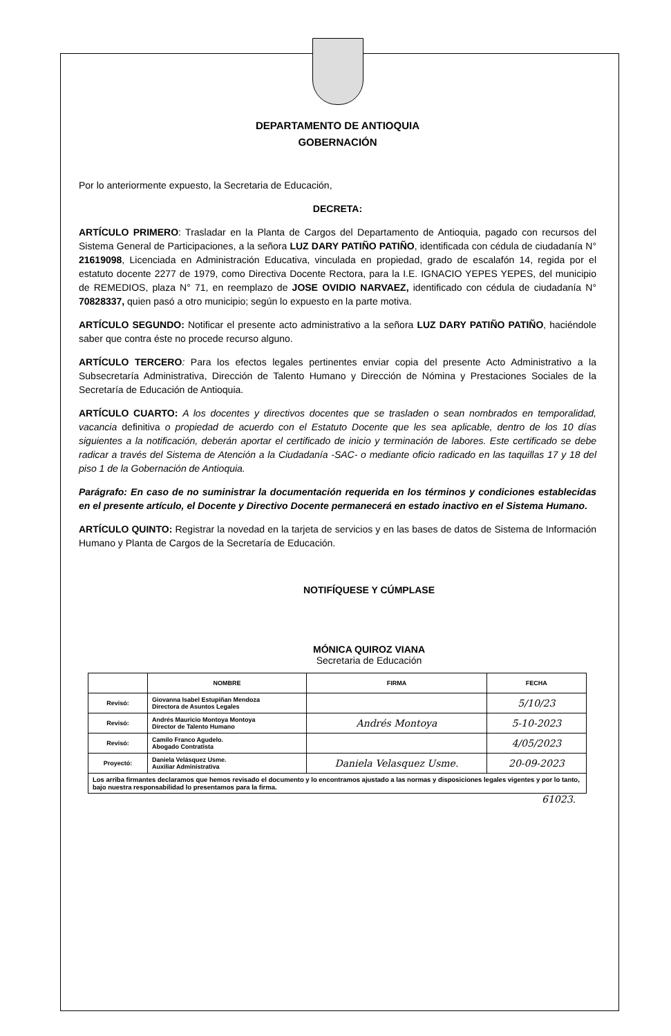DEPARTAMENTO DE ANTIOQUIA
GOBERNACIÓN
Por lo anteriormente expuesto, la Secretaria de Educación,
DECRETA:
ARTÍCULO PRIMERO: Trasladar en la Planta de Cargos del Departamento de Antioquia, pagado con recursos del Sistema General de Participaciones, a la señora LUZ DARY PATIÑO PATIÑO, identificada con cédula de ciudadanía N° 21619098, Licenciada en Administración Educativa, vinculada en propiedad, grado de escalafón 14, regida por el estatuto docente 2277 de 1979, como Directiva Docente Rectora, para la I.E. IGNACIO YEPES YEPES, del municipio de REMEDIOS, plaza N° 71, en reemplazo de JOSE OVIDIO NARVAEZ, identificado con cédula de ciudadanía N° 70828337, quien pasó a otro municipio; según lo expuesto en la parte motiva.
ARTÍCULO SEGUNDO: Notificar el presente acto administrativo a la señora LUZ DARY PATIÑO PATIÑO, haciéndole saber que contra éste no procede recurso alguno.
ARTÍCULO TERCERO: Para los efectos legales pertinentes enviar copia del presente Acto Administrativo a la Subsecretaría Administrativa, Dirección de Talento Humano y Dirección de Nómina y Prestaciones Sociales de la Secretaría de Educación de Antioquia.
ARTÍCULO CUARTO: A los docentes y directivos docentes que se trasladen o sean nombrados en temporalidad, vacancia definitiva o propiedad de acuerdo con el Estatuto Docente que les sea aplicable, dentro de los 10 días siguientes a la notificación, deberán aportar el certificado de inicio y terminación de labores. Este certificado se debe radicar a través del Sistema de Atención a la Ciudadanía -SAC- o mediante oficio radicado en las taquillas 17 y 18 del piso 1 de la Gobernación de Antioquia.
Parágrafo: En caso de no suministrar la documentación requerida en los términos y condiciones establecidas en el presente artículo, el Docente y Directivo Docente permanecerá en estado inactivo en el Sistema Humano.
ARTÍCULO QUINTO: Registrar la novedad en la tarjeta de servicios y en las bases de datos de Sistema de Información Humano y Planta de Cargos de la Secretaría de Educación.
NOTIFÍQUESE Y CÚMPLASE
MÓNICA QUIROZ VIANA
Secretaria de Educación
| | NOMBRE | FIRMA | FECHA |
| --- | --- | --- | --- |
| Revisó: | Giovanna Isabel Estupiñan Mendoza Directora de Asuntos Legales | | 5/10/23 |
| Revisó: | Andrés Mauricio Montoya Montoya Director de Talento Humano | Andrés Montoya | 5-10-2023 |
| Revisó: | Camilo Franco Agudelo. Abogado Contratista | | 4/05/2023 |
| Proyectó: | Daniela Velásquez Usme. Auxiliar Administrativa | Daniela Velasquez Usme. | 20-09-2023 |
| Los arriba firmantes declaramos que hemos revisado el documento y lo encontramos ajustado a las normas y disposiciones legales vigentes y por lo tanto, bajo nuestra responsabilidad lo presentamos para la firma. | | | |
61023.